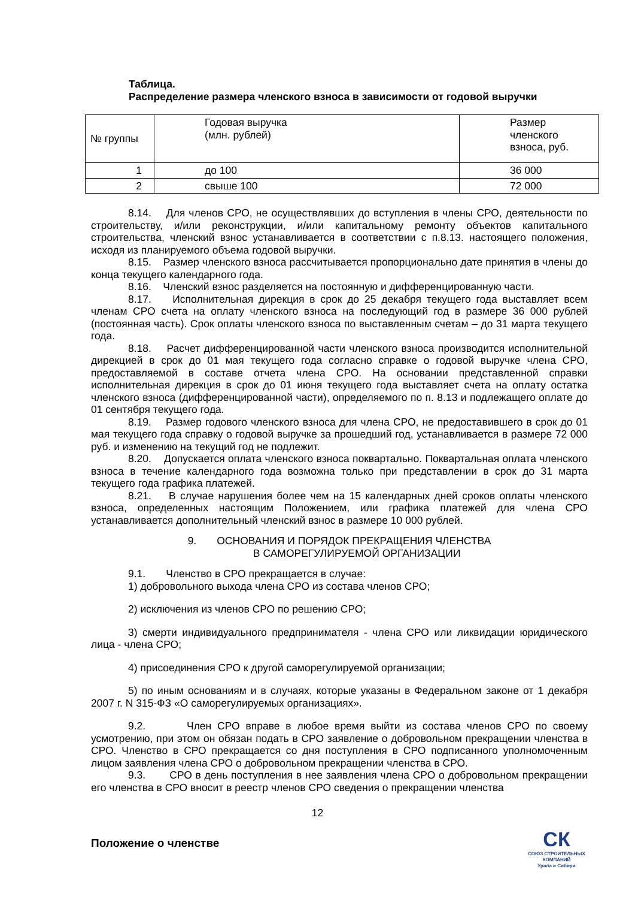Таблица.
Распределение размера членского взноса в зависимости от годовой выручки
| № группы | Годовая выручка (млн. рублей) | Размер членского взноса, руб. |
| --- | --- | --- |
| 1 | до 100 | 36 000 |
| 2 | свыше 100 | 72 000 |
8.14. Для членов СРО, не осуществлявших до вступления в члены СРО, деятельности по строительству, и/или реконструкции, и/или капитальному ремонту объектов капитального строительства, членский взнос устанавливается в соответствии с п.8.13. настоящего положения, исходя из планируемого объема годовой выручки.
8.15. Размер членского взноса рассчитывается пропорционально дате принятия в члены до конца текущего календарного года.
8.16. Членский взнос разделяется на постоянную и дифференцированную части.
8.17. Исполнительная дирекция в срок до 25 декабря текущего года выставляет всем членам СРО счета на оплату членского взноса на последующий год в размере 36 000 рублей (постоянная часть). Срок оплаты членского взноса по выставленным счетам – до 31 марта текущего года.
8.18. Расчет дифференцированной части членского взноса производится исполнительной дирекцией в срок до 01 мая текущего года согласно справке о годовой выручке члена СРО, предоставляемой в составе отчета члена СРО. На основании представленной справки исполнительная дирекция в срок до 01 июня текущего года выставляет счета на оплату остатка членского взноса (дифференцированной части), определяемого по п. 8.13 и подлежащего оплате до 01 сентября текущего года.
8.19. Размер годового членского взноса для члена СРО, не предоставившего в срок до 01 мая текущего года справку о годовой выручке за прошедший год, устанавливается в размере 72 000 руб. и изменению на текущий год не подлежит.
8.20. Допускается оплата членского взноса поквартально. Поквартальная оплата членского взноса в течение календарного года возможна только при представлении в срок до 31 марта текущего года графика платежей.
8.21. В случае нарушения более чем на 15 календарных дней сроков оплаты членского взноса, определенных настоящим Положением, или графика платежей для члена СРО устанавливается дополнительный членский взнос в размере 10 000 рублей.
9. ОСНОВАНИЯ И ПОРЯДОК ПРЕКРАЩЕНИЯ ЧЛЕНСТВА
В САМОРЕГУЛИРУЕМОЙ ОРГАНИЗАЦИИ
9.1. Членство в СРО прекращается в случае:
1) добровольного выхода члена СРО из состава членов СРО;
2) исключения из членов СРО по решению СРО;
3) смерти индивидуального предпринимателя - члена СРО или ликвидации юридического лица - члена СРО;
4) присоединения СРО к другой саморегулируемой организации;
5) по иным основаниям и в случаях, которые указаны в Федеральном законе от 1 декабря 2007 г. N 315-ФЗ «О саморегулируемых организациях».
9.2. Член СРО вправе в любое время выйти из состава членов СРО по своему усмотрению, при этом он обязан подать в СРО заявление о добровольном прекращении членства в СРО. Членство в СРО прекращается со дня поступления в СРО подписанного уполномоченным лицом заявления члена СРО о добровольном прекращении членства в СРО.
9.3. СРО в день поступления в нее заявления члена СРО о добровольном прекращении его членства в СРО вносит в реестр членов СРО сведения о прекращении членства
12
Положение о членстве
СК
СОЮЗ СТРОИТЕЛЬНЫХ КОМПАНИЙ
Урала и Сибири